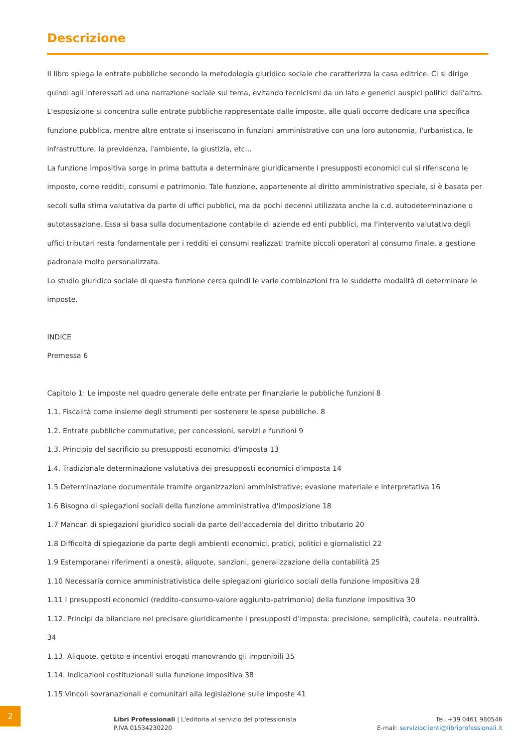Descrizione
Il libro spiega le entrate pubbliche secondo la metodologia giuridico sociale che caratterizza la casa editrice. Ci si dirige quindi agli interessati ad una narrazione sociale sul tema, evitando tecnicismi da un lato e generici auspici politici dall'altro.
L'esposizione si concentra sulle entrate pubbliche rappresentate dalle imposte, alle quali occorre dedicare una specifica funzione pubblica, mentre altre entrate si inseriscono in funzioni amministrative con una loro autonomia, l'urbanistica, le infrastrutture, la previdenza, l'ambiente, la giustizia, etc...
La funzione impositiva sorge in prima battuta a determinare giuridicamente i presupposti economici cui si riferiscono le imposte, come redditi, consumi e patrimonio. Tale funzione, appartenente al diritto amministrativo speciale, si è basata per secoli sulla stima valutativa da parte di uffici pubblici, ma da pochi decenni utilizzata anche la c.d. autodeterminazione o autotassazione. Essa si basa sulla documentazione contabile di aziende ed enti pubblici, ma l'intervento valutativo degli uffici tributari resta fondamentale per i redditi ei consumi realizzati tramite piccoli operatori al consumo finale, a gestione padronale molto personalizzata.
Lo studio giuridico sociale di questa funzione cerca quindi le varie combinazioni tra le suddette modalità di determinare le imposte.
INDICE
Premessa 6
Capitolo 1: Le imposte nel quadro generale delle entrate per finanziarie le pubbliche funzioni 8
1.1. Fiscalità come insieme degli strumenti per sostenere le spese pubbliche. 8
1.2. Entrate pubbliche commutative, per concessioni, servizi e funzioni 9
1.3. Principio del sacrificio su presupposti economici d'imposta 13
1.4. Tradizionale determinazione valutativa dei presupposti economici d'imposta 14
1.5 Determinazione documentale tramite organizzazioni amministrative; evasione materiale e interpretativa 16
1.6 Bisogno di spiegazioni sociali della funzione amministrativa d'imposizione 18
1.7 Mancan di spiegazioni giuridico sociali da parte dell'accademia del diritto tributario 20
1.8 Difficoltà di spiegazione da parte degli ambienti economici, pratici, politici e giornalistici 22
1.9 Estemporanei riferimenti a onestà, aliquote, sanzioni, generalizzazione della contabilità 25
1.10 Necessaria cornice amministrativistica delle spiegazioni giuridico sociali della funzione impositiva 28
1.11 I presupposti economici (reddito-consumo-valore aggiunto-patrimonio) della funzione impositiva 30
1.12. Principi da bilanciare nel precisare giuridicamente i presupposti d'imposta: precisione, semplicità, cautela, neutralità. 34
1.13. Aliquote, gettito e incentivi erogati manovrando gli imponibili 35
1.14. Indicazioni costituzionali sulla funzione impositiva 38
1.15 Vincoli sovranazionali e comunitari alla legislazione sulle imposte 41
2
Libri Professionali | L'editoria al servizio del professionista
P.IVA 01534230220
Tel. +39 0461 980546
E-mail: servizioclienti@libriprofessionali.it